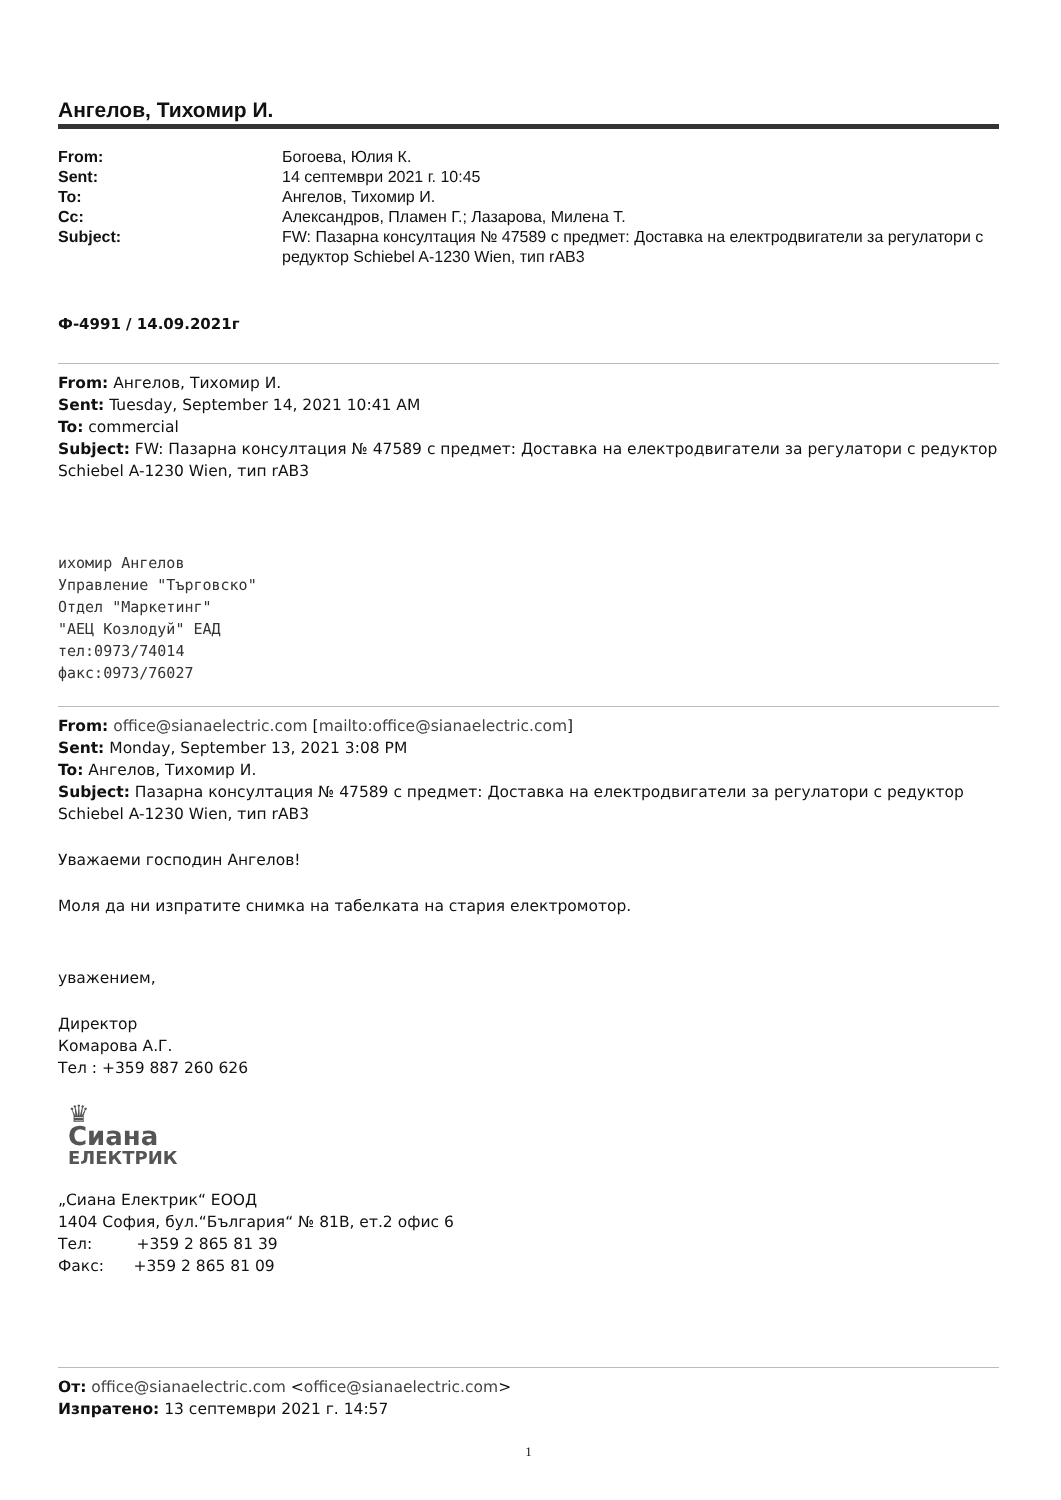Ангелов, Тихомир И.
From: Богоева, Юлия К. Sent: 14 септември 2021 г. 10:45 To: Ангелов, Тихомир И. Cc: Александров, Пламен Г.; Лазарова, Милена Т. Subject: FW: Пазарна консултация № 47589 с предмет: Доставка на електродвигатели за регулатори с редуктор Schiebel A-1230 Wien, тип rAB3
Ф-4991 / 14.09.2021г
From: Ангелов, Тихомир И.
Sent: Tuesday, September 14, 2021 10:41 AM
To: commercial
Subject: FW: Пазарна консултация № 47589 с предмет: Доставка на електродвигатели за регулатори с редуктор Schiebel A-1230 Wien, тип rAB3
ихомир Ангелов
Управление "Търговско"
Отдел "Маркетинг"
"АЕЦ Козлодуй" ЕАД
тел:0973/74014
факс:0973/76027
From: office@sianaelectric.com [mailto:office@sianaelectric.com]
Sent: Monday, September 13, 2021 3:08 PM
To: Ангелов, Тихомир И.
Subject: Пазарна консултация № 47589 с предмет: Доставка на електродвигатели за регулатори с редуктор Schiebel A-1230 Wien, тип rAB3
Уважаеми господин Ангелов!
Моля да ни изпратите снимка на табелката на стария електромотор.
уважением,
Директор
Комарова А.Г.
Тел : +359 887 260 626
♛
Сиана
ЕЛЕКТРИК
„Сиана Електрик“ ЕООД
1404 София, бул.“България“ № 81В, ет.2 офис 6
Тел: +359 2 865 81 39
Факс: +359 2 865 81 09
От: office@sianaelectric.com <office@sianaelectric.com>
Изпратено: 13 септември 2021 г. 14:57
1